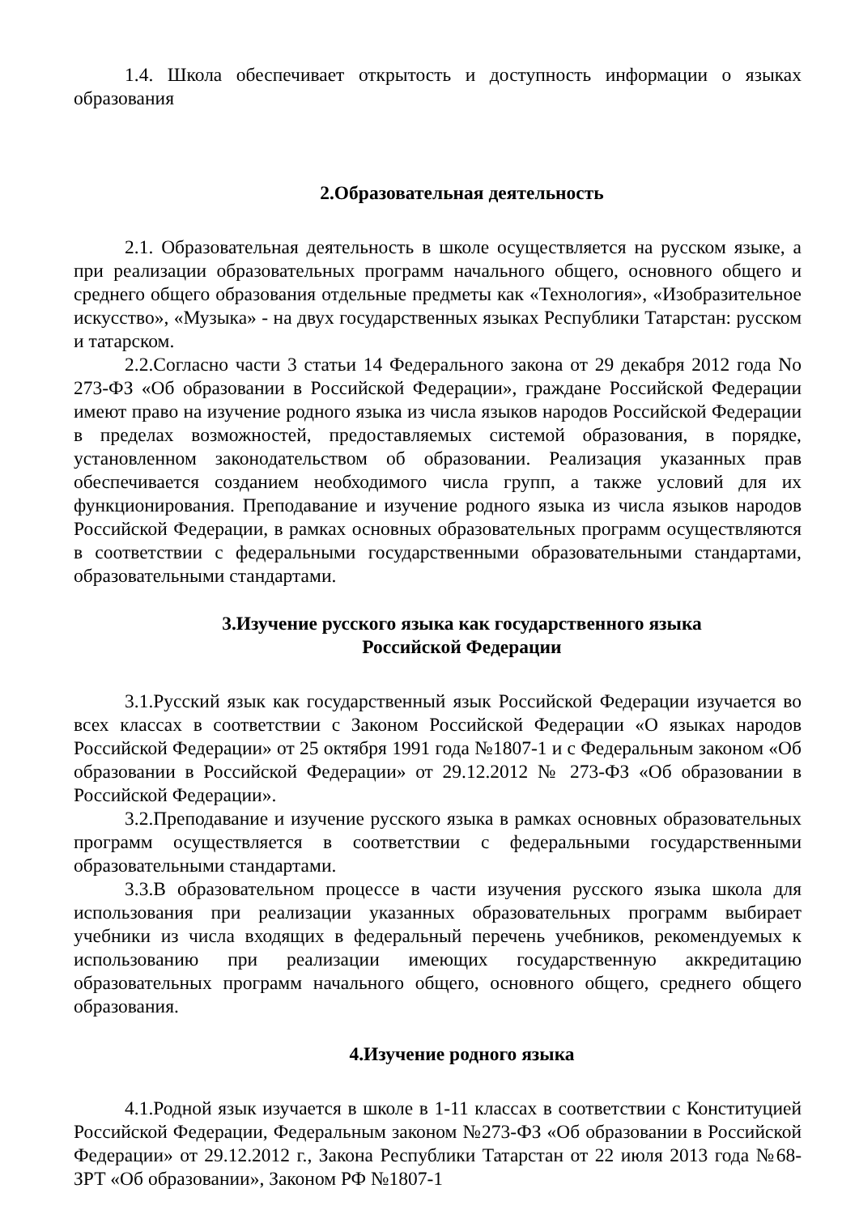1.4. Школа обеспечивает открытость и доступность информации о языках образования
2.Образовательная деятельность
2.1. Образовательная деятельность в школе осуществляется на русском языке, а при реализации образовательных программ начального общего, основного общего и среднего общего образования отдельные предметы как «Технология», «Изобразительное искусство», «Музыка» - на двух государственных языках Республики Татарстан: русском и татарском.
2.2.Согласно части 3 статьи 14 Федерального закона от 29 декабря 2012 года No 273-ФЗ «Об образовании в Российской Федерации», граждане Российской Федерации имеют право на изучение родного языка из числа языков народов Российской Федерации в пределах возможностей, предоставляемых системой образования, в порядке, установленном законодательством об образовании. Реализация указанных прав обеспечивается созданием необходимого числа групп, а также условий для их функционирования. Преподавание и изучение родного языка из числа языков народов Российской Федерации, в рамках основных образовательных программ осуществляются в соответствии с федеральными государственными образовательными стандартами, образовательными стандартами.
3.Изучение русского языка как государственного языка
Российской Федерации
3.1.Русский язык как государственный язык Российской Федерации изучается во всех классах в соответствии с Законом Российской Федерации «О языках народов Российской Федерации» от 25 октября 1991 года №1807-1 и с Федеральным законом «Об образовании в Российской Федерации» от 29.12.2012 № 273-ФЗ «Об образовании в Российской Федерации».
3.2.Преподавание и изучение русского языка в рамках основных образовательных программ осуществляется в соответствии с федеральными государственными образовательными стандартами.
3.3.В образовательном процессе в части изучения русского языка школа для использования при реализации указанных образовательных программ выбирает учебники из числа входящих в федеральный перечень учебников, рекомендуемых к использованию при реализации имеющих государственную аккредитацию образовательных программ начального общего, основного общего, среднего общего образования.
4.Изучение родного языка
4.1.Родной язык изучается в школе в 1-11 классах в соответствии с Конституцией Российской Федерации, Федеральным законом №273-ФЗ «Об образовании в Российской Федерации» от 29.12.2012 г., Закона Республики Татарстан от 22 июля 2013 года №68-ЗРТ «Об образовании», Законом РФ №1807-1